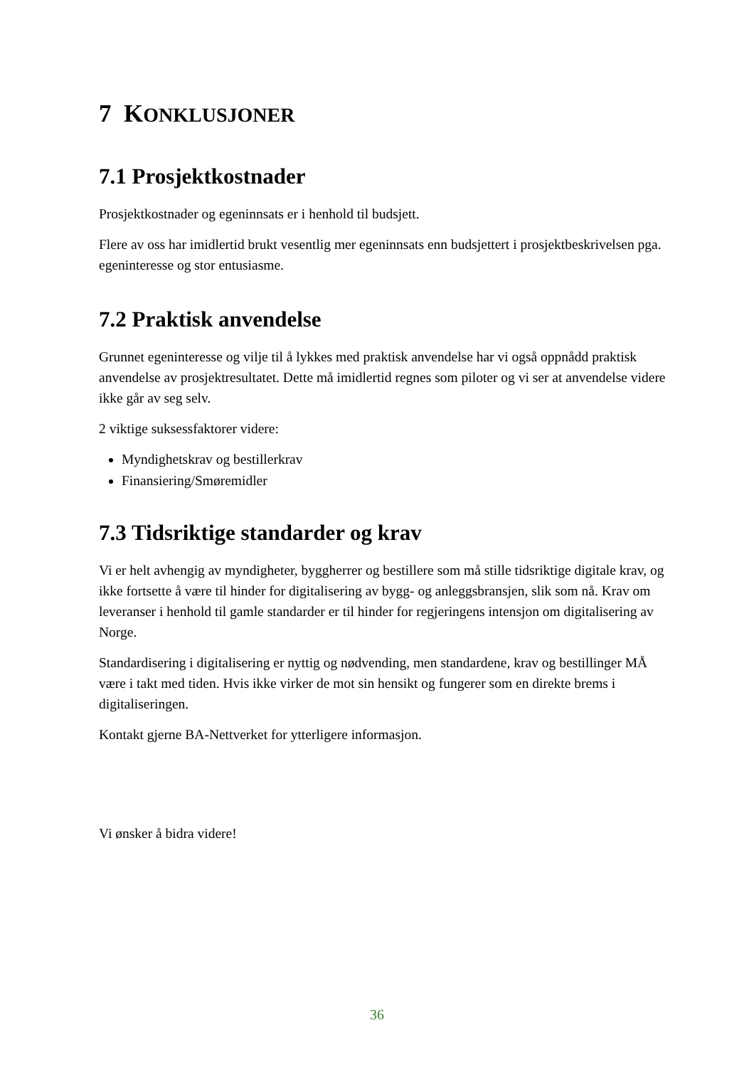7 KONKLUSJONER
7.1 Prosjektkostnader
Prosjektkostnader og egeninnsats er i henhold til budsjett.
Flere av oss har imidlertid brukt vesentlig mer egeninnsats enn budsjettert i prosjektbeskrivelsen pga. egeninteresse og stor entusiasme.
7.2 Praktisk anvendelse
Grunnet egeninteresse og vilje til å lykkes med praktisk anvendelse har vi også oppnådd praktisk anvendelse av prosjektresultatet. Dette må imidlertid regnes som piloter og vi ser at anvendelse videre ikke går av seg selv.
2 viktige suksessfaktorer videre:
Myndighetskrav og bestillerkrav
Finansiering/Smøremidler
7.3 Tidsriktige standarder og krav
Vi er helt avhengig av myndigheter, byggherrer og bestillere som må stille tidsriktige digitale krav, og ikke fortsette å være til hinder for digitalisering av bygg- og anleggsbransjen, slik som nå. Krav om leveranser i henhold til gamle standarder er til hinder for regjeringens intensjon om digitalisering av Norge.
Standardisering i digitalisering er nyttig og nødvending, men standardene, krav og bestillinger MÅ være i takt med tiden. Hvis ikke virker de mot sin hensikt og fungerer som en direkte brems i digitaliseringen.
Kontakt gjerne BA-Nettverket for ytterligere informasjon.
Vi ønsker å bidra videre!
36